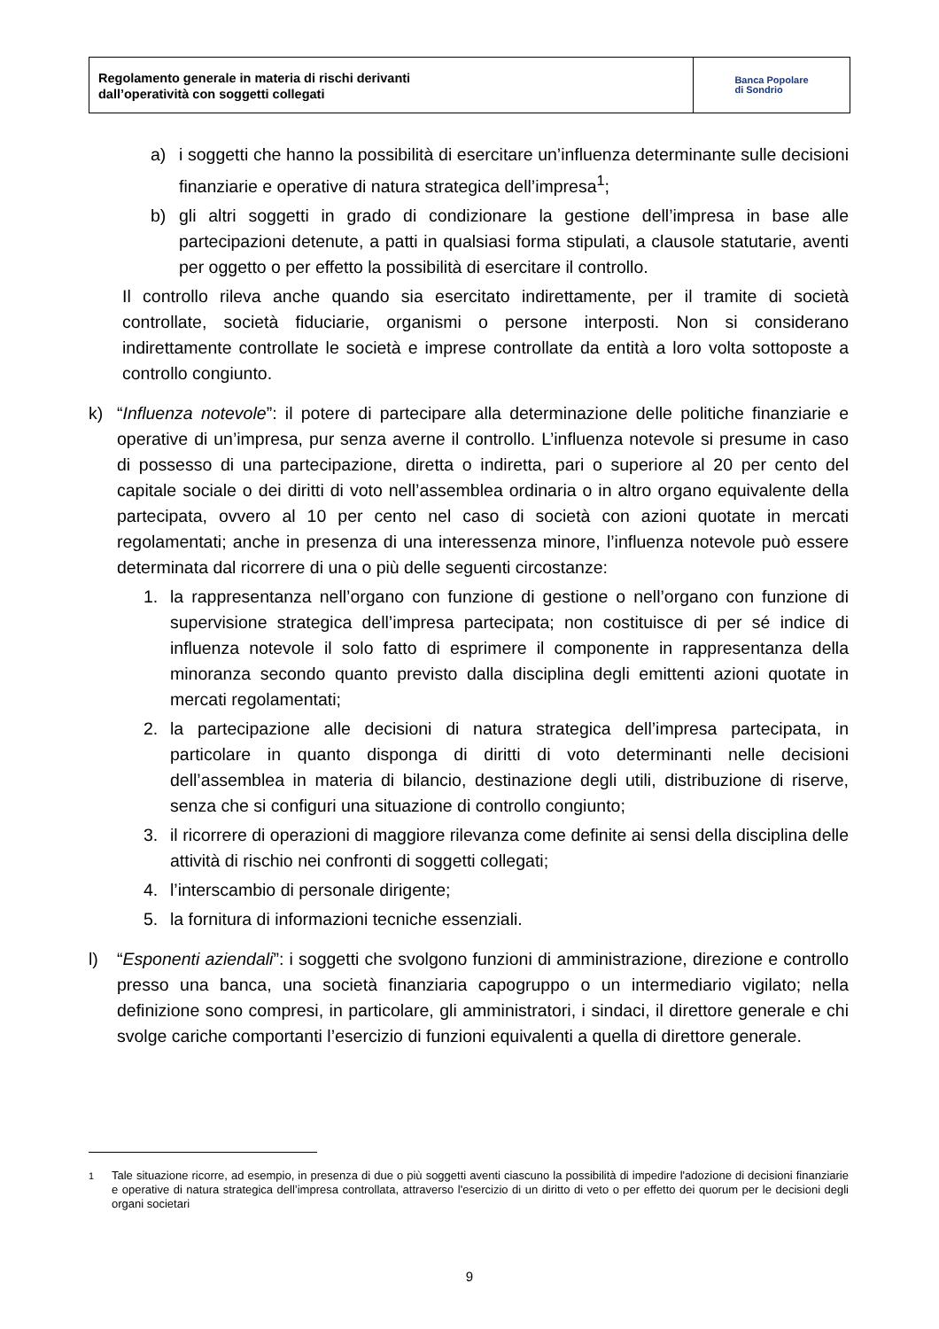Regolamento generale in materia di rischi derivanti
dall’operatività con soggetti collegati
Banca Popolare
di Sondrio
a) i soggetti che hanno la possibilità di esercitare un’influenza determinante sulle decisioni finanziarie e operative di natura strategica dell’impresa<sup>1</sup>;
b) gli altri soggetti in grado di condizionare la gestione dell’impresa in base alle partecipazioni detenute, a patti in qualsiasi forma stipulati, a clausole statutarie, aventi per oggetto o per effetto la possibilità di esercitare il controllo.
Il controllo rileva anche quando sia esercitato indirettamente, per il tramite di società controllate, società fiduciarie, organismi o persone interposti. Non si considerano indirettamente controllate le società e imprese controllate da entità a loro volta sottoposte a controllo congiunto.
k) “Influenza notevole”: il potere di partecipare alla determinazione delle politiche finanziarie e operative di un’impresa, pur senza averne il controllo. L’influenza notevole si presume in caso di possesso di una partecipazione, diretta o indiretta, pari o superiore al 20 per cento del capitale sociale o dei diritti di voto nell’assemblea ordinaria o in altro organo equivalente della partecipata, ovvero al 10 per cento nel caso di società con azioni quotate in mercati regolamentati; anche in presenza di una interessenza minore, l’influenza notevole può essere determinata dal ricorrere di una o più delle seguenti circostanze:
1. la rappresentanza nell’organo con funzione di gestione o nell’organo con funzione di supervisione strategica dell’impresa partecipata; non costituisce di per sé indice di influenza notevole il solo fatto di esprimere il componente in rappresentanza della minoranza secondo quanto previsto dalla disciplina degli emittenti azioni quotate in mercati regolamentati;
2. la partecipazione alle decisioni di natura strategica dell’impresa partecipata, in particolare in quanto disponga di diritti di voto determinanti nelle decisioni dell’assemblea in materia di bilancio, destinazione degli utili, distribuzione di riserve, senza che si configuri una situazione di controllo congiunto;
3. il ricorrere di operazioni di maggiore rilevanza come definite ai sensi della disciplina delle attività di rischio nei confronti di soggetti collegati;
4. l’interscambio di personale dirigente;
5. la fornitura di informazioni tecniche essenziali.
l) “Esponenti aziendali”: i soggetti che svolgono funzioni di amministrazione, direzione e controllo presso una banca, una società finanziaria capogruppo o un intermediario vigilato; nella definizione sono compresi, in particolare, gli amministratori, i sindaci, il direttore generale e chi svolge cariche comportanti l’esercizio di funzioni equivalenti a quella di direttore generale.
<sup>1</sup> Tale situazione ricorre, ad esempio, in presenza di due o più soggetti aventi ciascuno la possibilità di impedire l'adozione di decisioni finanziarie e operative di natura strategica dell’impresa controllata, attraverso l'esercizio di un diritto di veto o per effetto dei quorum per le decisioni degli organi societari
9